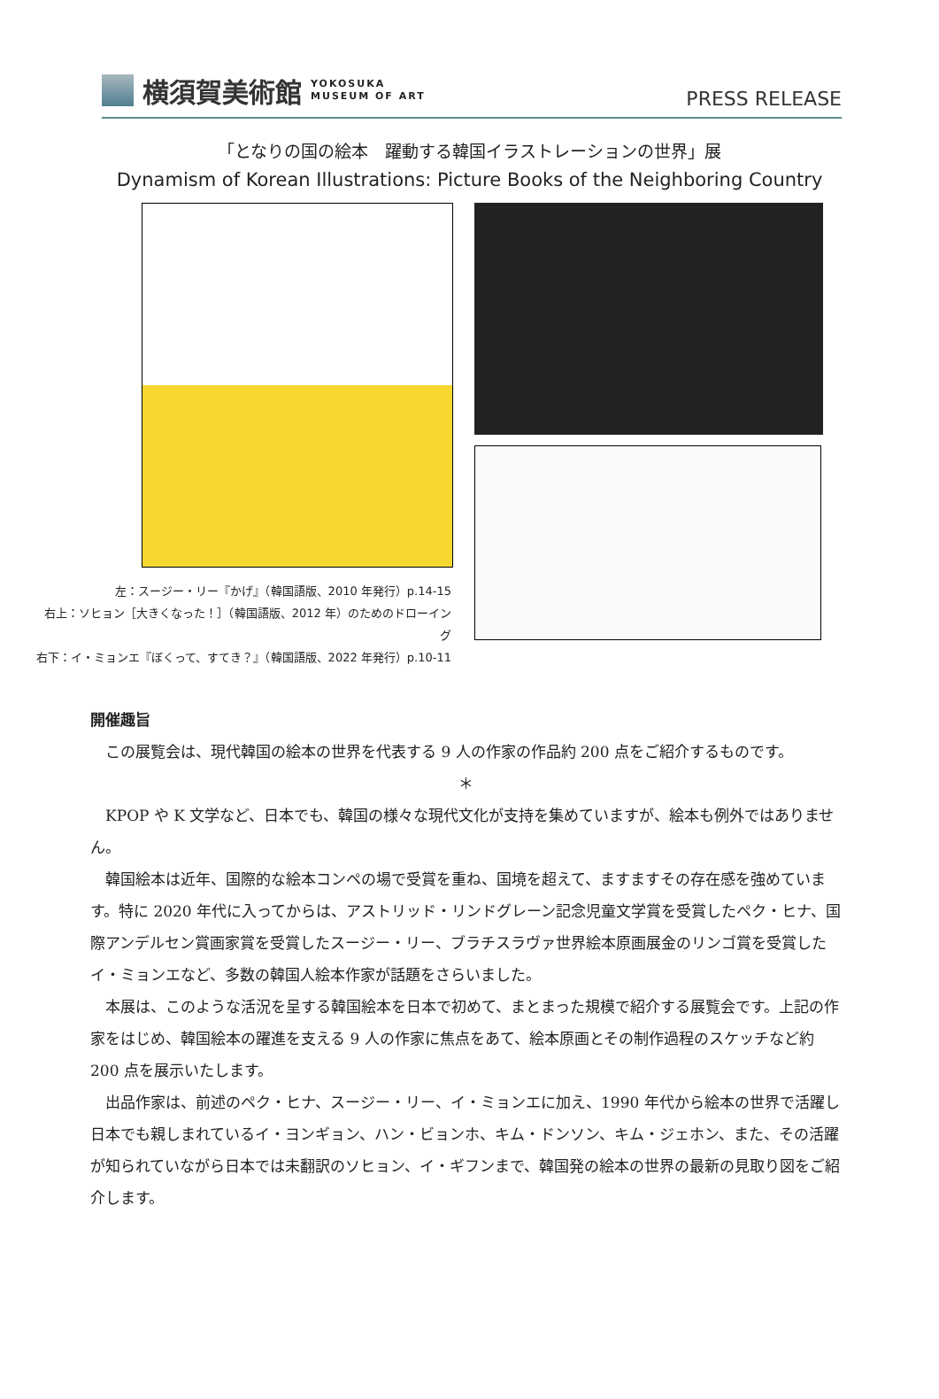横須賀美術館 YOKOSUKA
MUSEUM OF ART
PRESS RELEASE
「となりの国の絵本　躍動する韓国イラストレーションの世界」展
Dynamism of Korean Illustrations: Picture Books of the Neighboring Country
左：スージー・リー『かげ』（韓国語版、2010 年発行）p.14-15
右上：ソヒョン［大きくなった！］（韓国語版、2012 年）のためのドローイング
右下：イ・ミョンエ『ぼくって、すてき？』（韓国語版、2022 年発行）p.10-11
開催趣旨
この展覧会は、現代韓国の絵本の世界を代表する 9 人の作家の作品約 200 点をご紹介するものです。
＊
KPOP や K 文学など、日本でも、韓国の様々な現代文化が支持を集めていますが、絵本も例外ではありません。
韓国絵本は近年、国際的な絵本コンペの場で受賞を重ね、国境を超えて、ますますその存在感を強めています。特に 2020 年代に入ってからは、アストリッド・リンドグレーン記念児童文学賞を受賞したペク・ヒナ、国際アンデルセン賞画家賞を受賞したスージー・リー、ブラチスラヴァ世界絵本原画展金のリンゴ賞を受賞したイ・ミョンエなど、多数の韓国人絵本作家が話題をさらいました。
本展は、このような活況を呈する韓国絵本を日本で初めて、まとまった規模で紹介する展覧会です。上記の作家をはじめ、韓国絵本の躍進を支える 9 人の作家に焦点をあて、絵本原画とその制作過程のスケッチなど約 200 点を展示いたします。
出品作家は、前述のペク・ヒナ、スージー・リー、イ・ミョンエに加え、1990 年代から絵本の世界で活躍し日本でも親しまれているイ・ヨンギョン、ハン・ビョンホ、キム・ドンソン、キム・ジェホン、また、その活躍が知られていながら日本では未翻訳のソヒョン、イ・ギフンまで、韓国発の絵本の世界の最新の見取り図をご紹介します。